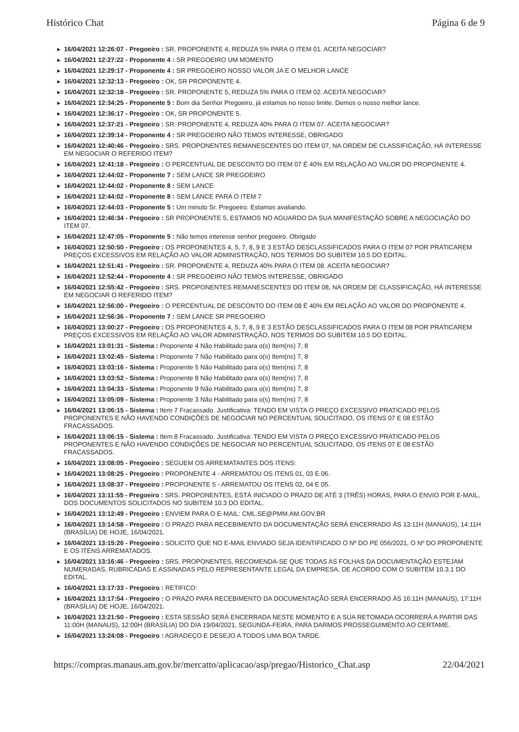Histórico Chat Página 6 de 9
▶ 16/04/2021 12:26:07 - Pregoeiro : SR. PROPONENTE 4, REDUZA 5% PARA O ITEM 01. ACEITA NEGOCIAR?
▶ 16/04/2021 12:27:22 - Proponente 4 : SR PREGOEIRO UM MOMENTO
▶ 16/04/2021 12:29:17 - Proponente 4 : SR PREGOEIRO NOSSO VALOR JA E O MELHOR LANCE
▶ 16/04/2021 12:32:13 - Pregoeiro : OK, SR PROPONENTE 4.
▶ 16/04/2021 12:32:18 - Pregoeiro : SR. PROPONENTE 5, REDUZA 5% PARA O ITEM 02. ACEITA NEGOCIAR?
▶ 16/04/2021 12:34:25 - Proponente 5 : Bom dia Senhor Pregoeiro, já estamos no nosso limite. Demos o nosso melhor lance.
▶ 16/04/2021 12:36:17 - Pregoeiro : OK, SR PROPONENTE 5.
▶ 16/04/2021 12:37:21 - Pregoeiro : SR. PROPONENTE 4, REDUZA 40% PARA O ITEM 07. ACEITA NEGOCIAR?
▶ 16/04/2021 12:39:14 - Proponente 4 : SR PREGOEIRO NÃO TEMOS INTERESSE, OBRIGADO
▶ 16/04/2021 12:40:46 - Pregoeiro : SRS. PROPONENTES REMANESCENTES DO ITEM 07, NA ORDEM DE CLASSIFICAÇÃO, HÁ INTERESSE EM NEGOCIAR O REFERIDO ITEM?
▶ 16/04/2021 12:41:18 - Pregoeiro : O PERCENTUAL DE DESCONTO DO ITEM 07 É 40% EM RELAÇÃO AO VALOR DO PROPONENTE 4.
▶ 16/04/2021 12:44:02 - Proponente 7 : SEM LANCE SR PREGOEIRO
▶ 16/04/2021 12:44:02 - Proponente 8 : SEM LANCE
▶ 16/04/2021 12:44:02 - Proponente 8 : SEM LANCE PARA O ITEM 7
▶ 16/04/2021 12:44:03 - Proponente 5 : Um minuto Sr. Pregoeiro. Estamos avaliando.
▶ 16/04/2021 12:46:34 - Pregoeiro : SR PROPONENTE 5, ESTAMOS NO AGUARDO DA SUA MANIFESTAÇÃO SOBRE A NEGOCIAÇÃO DO ITEM 07.
▶ 16/04/2021 12:47:05 - Proponente 5 : Não temos interesse senhor pregoeiro. Obrigado
▶ 16/04/2021 12:50:50 - Pregoeiro : OS PROPONENTES 4, 5, 7, 8, 9 E 3 ESTÃO DESCLASSIFICADOS PARA O ITEM 07 POR PRATICAREM PREÇOS EXCESSIVOS EM RELAÇÃO AO VALOR ADMINISTRAÇÃO, NOS TERMOS DO SUBITEM 10.5 DO EDITAL.
▶ 16/04/2021 12:51:41 - Pregoeiro : SR. PROPONENTE 4, REDUZA 40% PARA O ITEM 08. ACEITA NEGOCIAR?
▶ 16/04/2021 12:52:44 - Proponente 4 : SR PREGOEIRO NÃO TEMOS INTERESSE, OBRIGADO
▶ 16/04/2021 12:55:42 - Pregoeiro : SRS. PROPONENTES REMANESCENTES DO ITEM 08, NA ORDEM DE CLASSIFICAÇÃO, HÁ INTERESSE EM NEGOCIAR O REFERIDO ITEM?
▶ 16/04/2021 12:56:00 - Pregoeiro : O PERCENTUAL DE DESCONTO DO ITEM 08 É 40% EM RELAÇÃO AO VALOR DO PROPONENTE 4.
▶ 16/04/2021 12:56:36 - Proponente 7 : SEM LANCE SR PREGOEIRO
▶ 16/04/2021 13:00:27 - Pregoeiro : OS PROPONENTES 4, 5, 7, 8, 9 E 3 ESTÃO DESCLASSIFICADOS PARA O ITEM 08 POR PRATICAREM PREÇOS EXCESSIVOS EM RELAÇÃO AO VALOR ADMINISTRAÇÃO, NOS TERMOS DO SUBITEM 10.5 DO EDITAL.
▶ 16/04/2021 13:01:31 - Sistema : Proponente 4 Não Habilitado para o(s) Item(ns) 7, 8
▶ 16/04/2021 13:02:45 - Sistema : Proponente 7 Não Habilitado para o(s) Item(ns) 7, 8
▶ 16/04/2021 13:03:16 - Sistema : Proponente 5 Não Habilitado para o(s) Item(ns) 7, 8
▶ 16/04/2021 13:03:52 - Sistema : Proponente 8 Não Habilitado para o(s) Item(ns) 7, 8
▶ 16/04/2021 13:04:33 - Sistema : Proponente 9 Não Habilitado para o(s) Item(ns) 7, 8
▶ 16/04/2021 13:05:09 - Sistema : Proponente 3 Não Habilitado para o(s) Item(ns) 7, 8
▶ 16/04/2021 13:06:15 - Sistema : Item 7 Fracassado. Justificativa: TENDO EM VISTA O PREÇO EXCESSIVO PRATICADO PELOS PROPONENTES E NÃO HAVENDO CONDIÇÕES DE NEGOCIAR NO PERCENTUAL SOLICITADO, OS ITENS 07 E 08 ESTÃO FRACASSADOS.
▶ 16/04/2021 13:06:15 - Sistema : Item 8 Fracassado. Justificativa: TENDO EM VISTA O PREÇO EXCESSIVO PRATICADO PELOS PROPONENTES E NÃO HAVENDO CONDIÇÕES DE NEGOCIAR NO PERCENTUAL SOLICITADO, OS ITENS 07 E 08 ESTÃO FRACASSADOS.
▶ 16/04/2021 13:08:05 - Pregoeiro : SEGUEM OS ARREMATANTES DOS ITENS:
▶ 16/04/2021 13:08:25 - Pregoeiro : PROPONENTE 4 - ARREMATOU OS ITENS 01, 03 E 06.
▶ 16/04/2021 13:08:37 - Pregoeiro : PROPONENTE 5 - ARREMATOU OS ITENS 02, 04 E 05.
▶ 16/04/2021 13:11:55 - Pregoeiro : SRS. PROPONENTES, ESTÁ INICIADO O PRAZO DE ATÉ 3 (TRÊS) HORAS, PARA O ENVIO POR E-MAIL, DOS DOCUMENTOS SOLICITADOS NO SUBITEM 10.3 DO EDITAL.
▶ 16/04/2021 13:12:49 - Pregoeiro : ENVIEM PARA O E-MAIL: CML.SE@PMM.AM.GOV.BR
▶ 16/04/2021 13:14:58 - Pregoeiro : O PRAZO PARA RECEBIMENTO DA DOCUMENTAÇÃO SERÁ ENCERRADO ÀS 13:11H (MANAUS), 14:11H (BRASÍLIA) DE HOJE, 16/04/2021.
▶ 16/04/2021 13:15:26 - Pregoeiro : SOLICITO QUE NO E-MAIL ENVIADO SEJA IDENTIFICADO O Nº DO PE 056/2021, O Nº DO PROPONENTE E OS ITENS ARREMATADOS.
▶ 16/04/2021 13:16:46 - Pregoeiro : SRS. PROPONENTES, RECOMENDA-SE QUE TODAS AS FOLHAS DA DOCUMENTAÇÃO ESTEJAM NUMERADAS, RUBRICADAS E ASSINADAS PELO REPRESENTANTE LEGAL DA EMPRESA, DE ACORDO COM O SUBITEM 10.3.1 DO EDITAL.
▶ 16/04/2021 13:17:33 - Pregoeiro : RETIFICO:
▶ 16/04/2021 13:17:54 - Pregoeiro : O PRAZO PARA RECEBIMENTO DA DOCUMENTAÇÃO SERÁ ENCERRADO ÀS 16:11H (MANAUS), 17:11H (BRASÍLIA) DE HOJE, 16/04/2021.
▶ 16/04/2021 13:21:50 - Pregoeiro : ESTA SESSÃO SERÁ ENCERRADA NESTE MOMENTO E A SUA RETOMADA OCORRERÁ A PARTIR DAS 11:00H (MANAUS), 12:00H (BRASÍLIA) DO DIA 19/04/2021, SEGUNDA-FEIRA, PARA DARMOS PROSSEGUIMENTO AO CERTAME.
▶ 16/04/2021 13:24:08 - Pregoeiro : AGRADEÇO E DESEJO A TODOS UMA BOA TARDE.
https://compras.manaus.am.gov.br/mercatto/aplicacao/asp/pregao/Historico_Chat.asp 22/04/2021